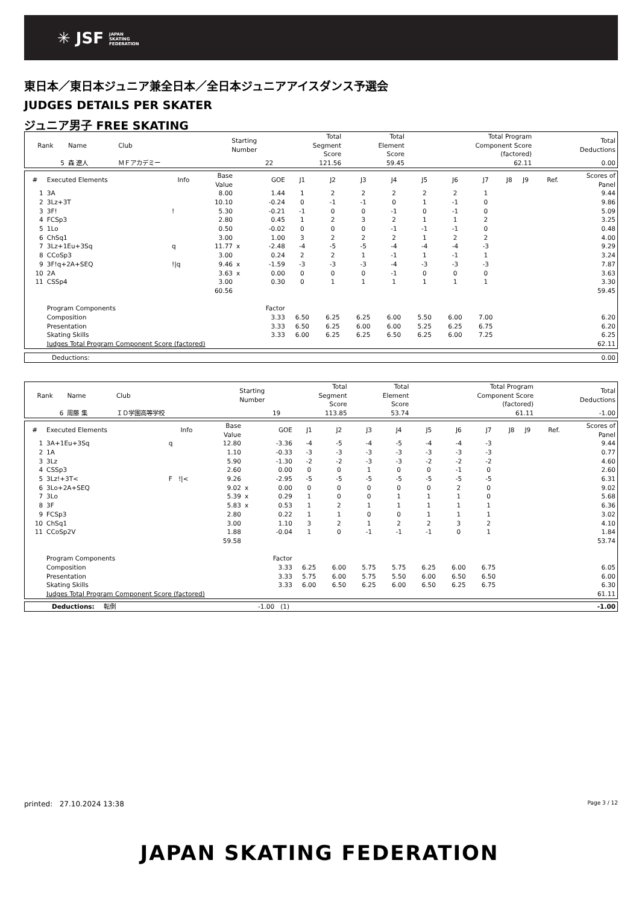✳ JSF JAPAN
SKATING
FEDERATION
東日本／東日本ジュニア兼全日本／全日本ジュニアアイスダンス予選会
JUDGES DETAILS PER SKATER
ジュニア男子 FREE SKATING
| Rank | Name | Club | Starting Number | Total Segment Score | Total Element Score | Total Program Component Score (factored) | Total Deductions |
| --- | --- | --- | --- | --- | --- | --- | --- |
| 5 | 森 遼人 | ＭＦアカデミー | 22 | 121.56 | 59.45 | 62.11 | 0.00 |
| # | Executed Elements | Info | Base Value | | GOE | J1 | J2 | J3 | J4 | J5 | J6 | J7 | J8 | J9 | Ref. | Scores of Panel |
| --- | --- | --- | --- | --- | --- | --- | --- | --- | --- | --- | --- | --- | --- | --- | --- | --- |
| 1 | 3A | | 8.00 | | 1.44 | 1 | 2 | 2 | 2 | 2 | 2 | 1 | | | | 9.44 |
| 2 | 3Lz+3T | | 10.10 | | -0.24 | 0 | -1 | -1 | 0 | 1 | -1 | 0 | | | | 9.86 |
| 3 | 3F! | ! | 5.30 | | -0.21 | -1 | 0 | 0 | -1 | 0 | -1 | 0 | | | | 5.09 |
| 4 | FCSp3 | | 2.80 | | 0.45 | 1 | 2 | 3 | 2 | 1 | 1 | 2 | | | | 3.25 |
| 5 | 1Lo | | 0.50 | | -0.02 | 0 | 0 | 0 | -1 | -1 | -1 | 0 | | | | 0.48 |
| 6 | ChSq1 | | 3.00 | | 1.00 | 3 | 2 | 2 | 2 | 1 | 2 | 2 | | | | 4.00 |
| 7 | 3Lz+1Eu+3Sq | q | 11.77 | x | -2.48 | -4 | -5 | -5 | -4 | -4 | -4 | -3 | | | | 9.29 |
| 8 | CCoSp3 | | 3.00 | | 0.24 | 2 | 2 | 1 | -1 | 1 | -1 | 1 | | | | 3.24 |
| 9 | 3F!q+2A+SEQ | !/q | 9.46 | x | -1.59 | -3 | -3 | -3 | -4 | -3 | -3 | -3 | | | | 7.87 |
| 10 | 2A | | 3.63 | x | 0.00 | 0 | 0 | 0 | -1 | 0 | 0 | 0 | | | | 3.63 |
| 11 | CSSp4 | | 3.00 | | 0.30 | 0 | 1 | 1 | 1 | 1 | 1 | 1 | | | | 3.30 |
| | | | 60.56 | | | | | | | | | | | | | 59.45 |
| | Program Components | | | | Factor | | | | | | | | | | | |
| | Composition | | | | 3.33 | 6.50 | 6.25 | 6.25 | 6.00 | 5.50 | 6.00 | 7.00 | | | | 6.20 |
| | Presentation | | | | 3.33 | 6.50 | 6.25 | 6.00 | 6.00 | 5.25 | 6.25 | 6.75 | | | | 6.20 |
| | Skating Skills | | | | 3.33 | 6.00 | 6.25 | 6.25 | 6.50 | 6.25 | 6.00 | 7.25 | | | | 6.25 |
| | Judges Total Program Component Score (factored) | | | | | | | | | | | | | | | 62.11 |
| Deductions: | 0.00 |
| Rank | Name | Club | Starting Number | Total Segment Score | Total Element Score | Total Program Component Score (factored) | Total Deductions |
| --- | --- | --- | --- | --- | --- | --- | --- |
| 6 | 周藤 集 | ＩＤ学園高等学校 | 19 | 113.85 | 53.74 | 61.11 | -1.00 |
| # | Executed Elements | Info | Base Value | | GOE | J1 | J2 | J3 | J4 | J5 | J6 | J7 | J8 | J9 | Ref. | Scores of Panel |
| --- | --- | --- | --- | --- | --- | --- | --- | --- | --- | --- | --- | --- | --- | --- | --- | --- |
| 1 | 3A+1Eu+3Sq | q | 12.80 | | -3.36 | -4 | -5 | -4 | -5 | -4 | -4 | -3 | | | | 9.44 |
| 2 | 1A | | 1.10 | | -0.33 | -3 | -3 | -3 | -3 | -3 | -3 | -3 | | | | 0.77 |
| 3 | 3Lz | | 5.90 | | -1.30 | -2 | -2 | -3 | -3 | -2 | -2 | -2 | | | | 4.60 |
| 4 | CSSp3 | | 2.60 | | 0.00 | 0 | 0 | 1 | 0 | 0 | -1 | 0 | | | | 2.60 |
| 5 | 3Lz!+3T< | F !/< | 9.26 | | -2.95 | -5 | -5 | -5 | -5 | -5 | -5 | -5 | | | | 6.31 |
| 6 | 3Lo+2A+SEQ | | 9.02 | x | 0.00 | 0 | 0 | 0 | 0 | 0 | 2 | 0 | | | | 9.02 |
| 7 | 3Lo | | 5.39 | x | 0.29 | 1 | 0 | 0 | 1 | 1 | 1 | 0 | | | | 5.68 |
| 8 | 3F | | 5.83 | x | 0.53 | 1 | 2 | 1 | 1 | 1 | 1 | 1 | | | | 6.36 |
| 9 | FCSp3 | | 2.80 | | 0.22 | 1 | 1 | 0 | 0 | 1 | 1 | 1 | | | | 3.02 |
| 10 | ChSq1 | | 3.00 | | 1.10 | 3 | 2 | 1 | 2 | 2 | 3 | 2 | | | | 4.10 |
| 11 | CCoSp2V | | 1.88 | | -0.04 | 1 | 0 | -1 | -1 | -1 | 0 | 1 | | | | 1.84 |
| | | | 59.58 | | | | | | | | | | | | | 53.74 |
| | Program Components | | | | Factor | | | | | | | | | | | |
| | Composition | | | | 3.33 | 6.25 | 6.00 | 5.75 | 5.75 | 6.25 | 6.00 | 6.75 | | | | 6.05 |
| | Presentation | | | | 3.33 | 5.75 | 6.00 | 5.75 | 5.50 | 6.00 | 6.50 | 6.50 | | | | 6.00 |
| | Skating Skills | | | | 3.33 | 6.00 | 6.50 | 6.25 | 6.00 | 6.50 | 6.25 | 6.75 | | | | 6.30 |
| | Judges Total Program Component Score (factored) | | | | | | | | | | | | | | | 61.11 |
| Deductions: | 転倒 | -1.00 (1) | -1.00 |
printed: 27.10.2024 13:38 Page 3 / 12
JAPAN SKATING FEDERATION